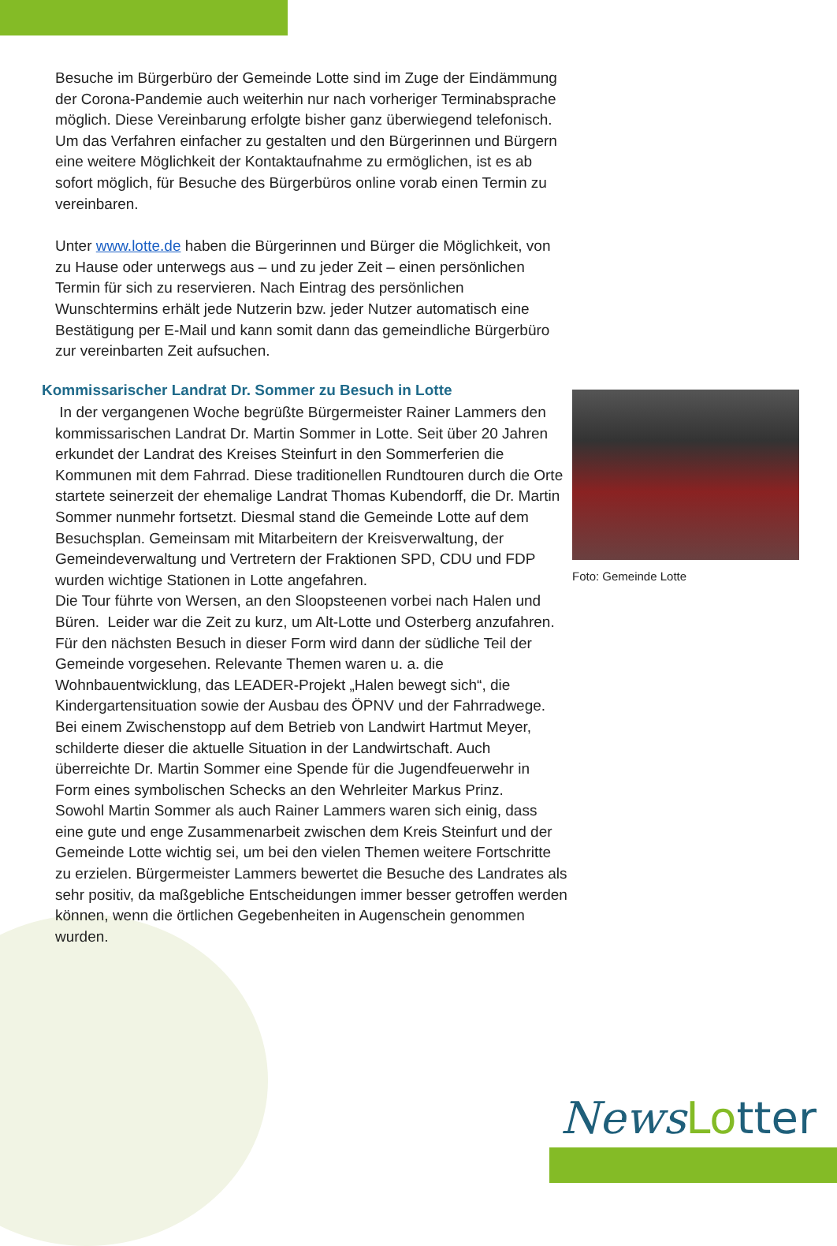Besuche im Bürgerbüro der Gemeinde Lotte sind im Zuge der Eindämmung der Corona-Pandemie auch weiterhin nur nach vorheriger Terminabsprache möglich. Diese Vereinbarung erfolgte bisher ganz überwiegend telefonisch. Um das Verfahren einfacher zu gestalten und den Bürgerinnen und Bürgern eine weitere Möglichkeit der Kontaktaufnahme zu ermöglichen, ist es ab sofort möglich, für Besuche des Bürgerbüros online vorab einen Termin zu vereinbaren.
Unter www.lotte.de haben die Bürgerinnen und Bürger die Möglichkeit, von zu Hause oder unterwegs aus – und zu jeder Zeit – einen persönlichen Termin für sich zu reservieren. Nach Eintrag des persönlichen Wunschtermins erhält jede Nutzerin bzw. jeder Nutzer automatisch eine Bestätigung per E-Mail und kann somit dann das gemeindliche Bürgerbüro zur vereinbarten Zeit aufsuchen.
Kommissarischer Landrat Dr. Sommer zu Besuch in Lotte
In der vergangenen Woche begrüßte Bürgermeister Rainer Lammers den kommissarischen Landrat Dr. Martin Sommer in Lotte. Seit über 20 Jahren erkundet der Landrat des Kreises Steinfurt in den Sommerferien die Kommunen mit dem Fahrrad. Diese traditionellen Rundtouren durch die Orte startete seinerzeit der ehemalige Landrat Thomas Kubendorff, die Dr. Martin Sommer nunmehr fortsetzt. Diesmal stand die Gemeinde Lotte auf dem Besuchsplan. Gemeinsam mit Mitarbeitern der Kreisverwaltung, der Gemeindeverwaltung und Vertretern der Fraktionen SPD, CDU und FDP wurden wichtige Stationen in Lotte angefahren.
Die Tour führte von Wersen, an den Sloopsteenen vorbei nach Halen und Büren. Leider war die Zeit zu kurz, um Alt-Lotte und Osterberg anzufahren. Für den nächsten Besuch in dieser Form wird dann der südliche Teil der Gemeinde vorgesehen. Relevante Themen waren u. a. die Wohnbauentwicklung, das LEADER-Projekt „Halen bewegt sich“, die Kindergartensituation sowie der Ausbau des ÖPNV und der Fahrradwege. Bei einem Zwischenstopp auf dem Betrieb von Landwirt Hartmut Meyer, schilderte dieser die aktuelle Situation in der Landwirtschaft. Auch überreichte Dr. Martin Sommer eine Spende für die Jugendfeuerwehr in Form eines symbolischen Schecks an den Wehrleiter Markus Prinz.
Sowohl Martin Sommer als auch Rainer Lammers waren sich einig, dass eine gute und enge Zusammenarbeit zwischen dem Kreis Steinfurt und der Gemeinde Lotte wichtig sei, um bei den vielen Themen weitere Fortschritte zu erzielen. Bürgermeister Lammers bewertet die Besuche des Landrates als sehr positiv, da maßgebliche Entscheidungen immer besser getroffen werden können, wenn die örtlichen Gegebenheiten in Augenschein genommen wurden.
Foto: Gemeinde Lotte
News Lo tter